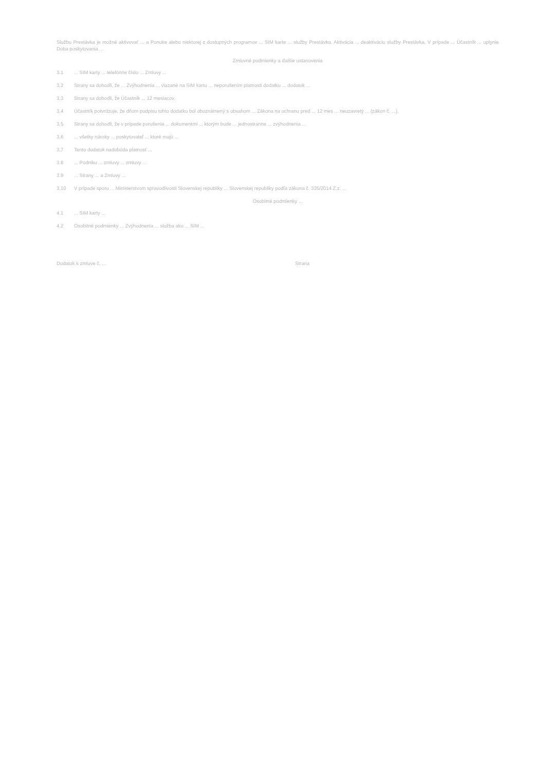Službu Prestávka je možné aktivovať ... a Ponuke alebo niektorej z dostupných programov ... SIM karte ... služby Prestávka. Aktivácia ... deaktiváciu služby Prestávka. V prípade ... Účastník ... uplynie Doba poskytovania ...
Zmluvné podmienky a ďalšie ustanovenia
3.1 ... SIM karty ... telefónne číslo ... Zmluvy ...
3.2 Strany sa dohodli, že ... Zvýhodnenia ... viazané na SIM kartu ... neporušením platnosti dodatku ... dodatok ...
3.3 Strany sa dohodli, že Účastník ... 12 mesiacov.
3.4 Účastník potvrdzuje, že dňom podpisu tohto dodatku bol oboznámený s obsahom ... Zákona na ochranu pred ... 12 mes ... neuzavretý ... (zákon č. ...).
3.5 Strany sa dohodli, že v prípade porušenia ... dokumentmi ... ktorým bude ... jednostranne ... zvýhodnenia ...
3.6 ... všetky nároky ... poskytovateľ ... ktoré majú ...
3.7 Tento dodatok nadobúda platnosť ...
3.8 ... Podniku ... zmluvy ... zmluvy ...
3.9 ... Strany ... a Zmluvy ...
3.10 V prípade sporu ... Ministerstvom spravodlivosti Slovenskej republiky ... Slovenskej republiky podľa zákona č. 335/2014 Z.z. ...
Osobitné podmienky ...
4.1 ... SIM karty ...
4.2 Osobitné podmienky ... Zvýhodnenia ... služba ako ... SIM ...
Dodatok k zmluve č. ... Strana